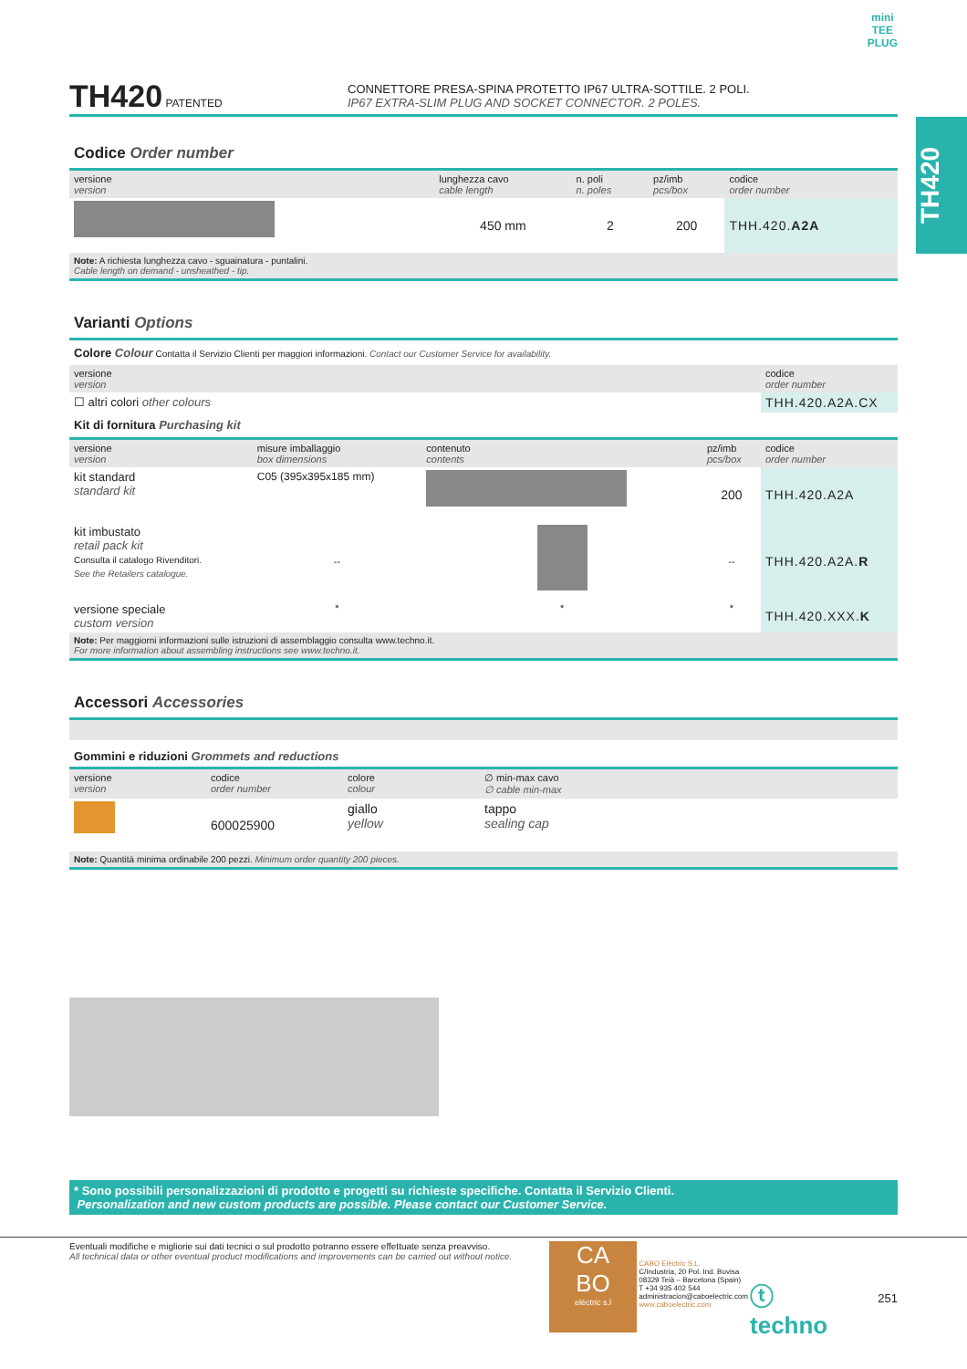mini
TEE
PLUG
TH420
TH420 PATENTED
CONNETTORE PRESA-SPINA PROTETTO IP67 ULTRA-SOTTILE. 2 POLI.
IP67 EXTRA-SLIM PLUG AND SOCKET CONNECTOR. 2 POLES.
Codice Order number
| versione version | lunghezza cavo cable length | n. poli n. poles | pz/imb pcs/box | codice order number |
| --- | --- | --- | --- | --- |
| | 450 mm | 2 | 200 | THH.420. A2A |
Note: A richiesta lunghezza cavo - sguainatura - puntalini.
Cable length on demand - unsheathed - tip.
Varianti Options
Colore Colour Contatta il Servizio Clienti per maggiori informazioni. Contact our Customer Service for availability.
| versione version | codice order number |
| --- | --- |
| ☐ altri colori other colours | THH.420.A2A.CX |
Kit di fornitura Purchasing kit
| versione version | misure imballaggio box dimensions | contenuto contents | pz/imb pcs/box | codice order number |
| --- | --- | --- | --- | --- |
| kit standard standard kit | C05 (395x395x185 mm) | | 200 | THH.420.A2A |
| kit imbustato retail pack kit Consulta il catalogo Rivenditori. See the Retailers catalogue. | -- | | -- | THH.420.A2A. R |
| versione speciale custom version | * | * | * | THH.420.XXX. K |
Note: Per maggiorni informazioni sulle istruzioni di assemblaggio consulta www.techno.it.
For more information about assembling instructions see www.techno.it.
Accessori Accessories
Gommini e riduzioni Grommets and reductions
| versione version | codice order number | colore colour | ∅ min-max cavo ∅ cable min-max |
| --- | --- | --- | --- |
| | 600025900 | giallo yellow | tappo sealing cap |
Note: Quantità minima ordinabile 200 pezzi. Minimum order quantity 200 pieces.
* Sono possibili personalizzazioni di prodotto e progetti su richieste specifiche. Contatta il Servizio Clienti.
Personalization and new custom products are possible. Please contact our Customer Service.
Eventuali modifiche e migliorie sui dati tecnici o sul prodotto potranno essere effettuate senza preavviso.
All technical data or other eventual product modifications and improvements can be carried out without notice.
CA
BO
eléctric s.l
CABO Elèctric S.L.
C/Industria, 20 Pol. Ind. Buvisa
08329 Teià – Barcelona (Spain)
T +34 935 402 544
administracion@caboelectric.com
www.caboelectric.com
ⓣ techno
251